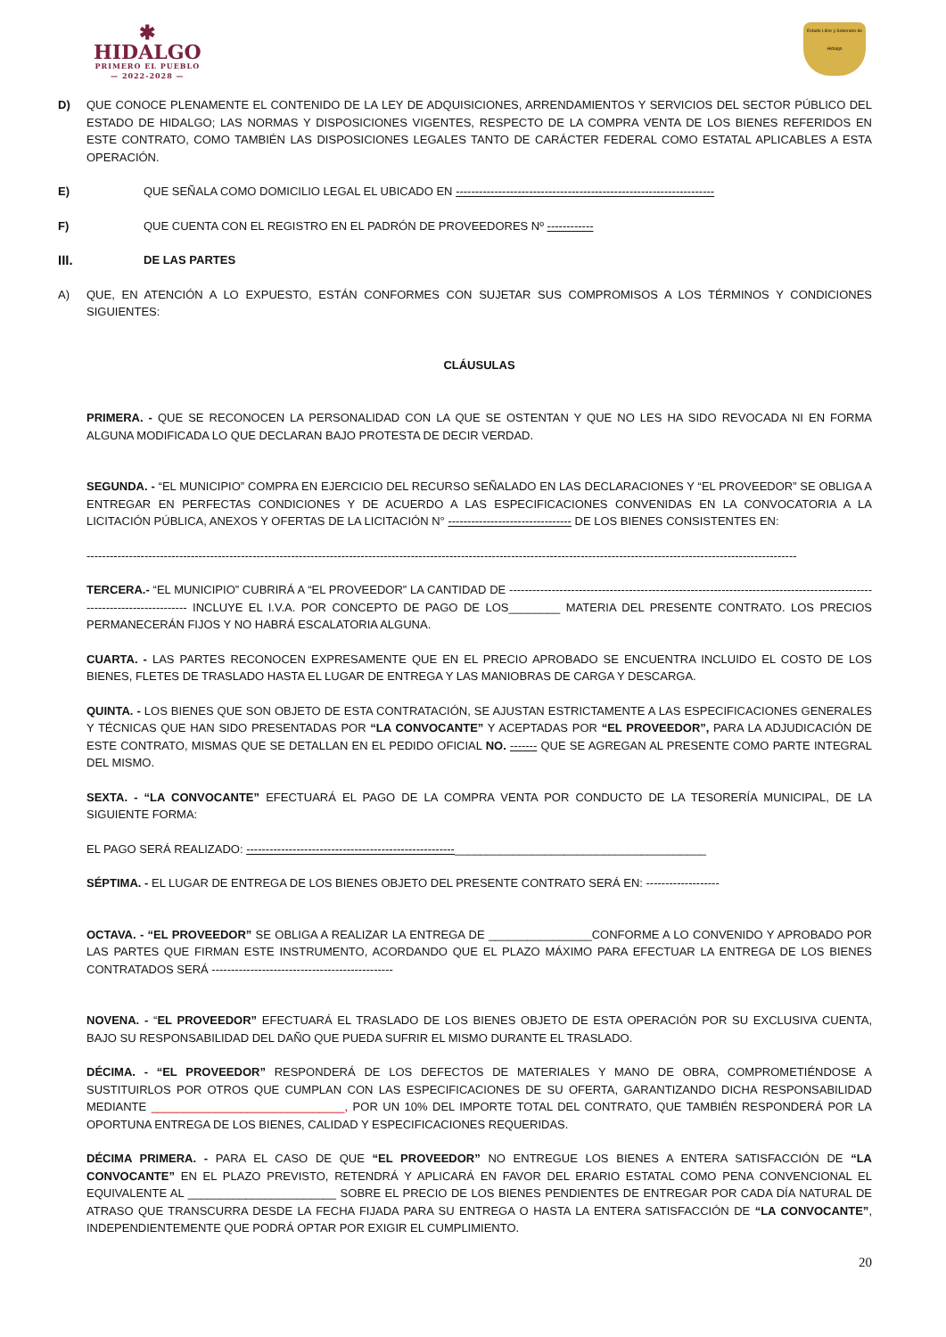✱
HIDALGO
PRIMERO EL PUEBLO
— 2022-2028 —
Estado Libre y Soberano de Hidalgo
D) QUE CONOCE PLENAMENTE EL CONTENIDO DE LA LEY DE ADQUISICIONES, ARRENDAMIENTOS Y SERVICIOS DEL SECTOR PÚBLICO DEL ESTADO DE HIDALGO; LAS NORMAS Y DISPOSICIONES VIGENTES, RESPECTO DE LA COMPRA VENTA DE LOS BIENES REFERIDOS EN ESTE CONTRATO, COMO TAMBIÉN LAS DISPOSICIONES LEGALES TANTO DE CARÁCTER FEDERAL COMO ESTATAL APLICABLES A ESTA OPERACIÓN.
E) QUE SEÑALA COMO DOMICILIO LEGAL EL UBICADO EN -------------------------------------------------------------------
F) QUE CUENTA CON EL REGISTRO EN EL PADRÓN DE PROVEEDORES Nº ------------
III.
DE LAS PARTES
A) QUE, EN ATENCIÓN A LO EXPUESTO, ESTÁN CONFORMES CON SUJETAR SUS COMPROMISOS A LOS TÉRMINOS Y CONDICIONES SIGUIENTES:
CLÁUSULAS
PRIMERA. - QUE SE RECONOCEN LA PERSONALIDAD CON LA QUE SE OSTENTAN Y QUE NO LES HA SIDO REVOCADA NI EN FORMA ALGUNA MODIFICADA LO QUE DECLARAN BAJO PROTESTA DE DECIR VERDAD.
SEGUNDA. - “EL MUNICIPIO” COMPRA EN EJERCICIO DEL RECURSO SEÑALADO EN LAS DECLARACIONES Y “EL PROVEEDOR” SE OBLIGA A ENTREGAR EN PERFECTAS CONDICIONES Y DE ACUERDO A LAS ESPECIFICACIONES CONVENIDAS EN LA CONVOCATORIA A LA LICITACIÓN PÚBLICA, ANEXOS Y OFERTAS DE LA LICITACIÓN N° -------------------------------- DE LOS BIENES CONSISTENTES EN:
----------------------------------------------------------------------------------------------------------------------------------------------------------------------------------------
TERCERA.- “EL MUNICIPIO” CUBRIRÁ A “EL PROVEEDOR” LA CANTIDAD DE ------------------------------------------------------------------------------------------------------------------------ INCLUYE EL I.V.A. POR CONCEPTO DE PAGO DE LOS________ MATERIA DEL PRESENTE CONTRATO. LOS PRECIOS PERMANECERÁN FIJOS Y NO HABRÁ ESCALATORIA ALGUNA.
CUARTA. - LAS PARTES RECONOCEN EXPRESAMENTE QUE EN EL PRECIO APROBADO SE ENCUENTRA INCLUIDO EL COSTO DE LOS BIENES, FLETES DE TRASLADO HASTA EL LUGAR DE ENTREGA Y LAS MANIOBRAS DE CARGA Y DESCARGA.
QUINTA. - LOS BIENES QUE SON OBJETO DE ESTA CONTRATACIÓN, SE AJUSTAN ESTRICTAMENTE A LAS ESPECIFICACIONES GENERALES Y TÉCNICAS QUE HAN SIDO PRESENTADAS POR “LA CONVOCANTE” Y ACEPTADAS POR “EL PROVEEDOR”, PARA LA ADJUDICACIÓN DE ESTE CONTRATO, MISMAS QUE SE DETALLAN EN EL PEDIDO OFICIAL NO. ------- QUE SE AGREGAN AL PRESENTE COMO PARTE INTEGRAL DEL MISMO.
SEXTA. - “LA CONVOCANTE” EFECTUARÁ EL PAGO DE LA COMPRA VENTA POR CONDUCTO DE LA TESORERÍA MUNICIPAL, DE LA SIGUIENTE FORMA:
EL PAGO SERÁ REALIZADO: ------------------------------------------------------_______________________________________
SÉPTIMA. - EL LUGAR DE ENTREGA DE LOS BIENES OBJETO DEL PRESENTE CONTRATO SERÁ EN: -------------------
OCTAVA. - “EL PROVEEDOR” SE OBLIGA A REALIZAR LA ENTREGA DE ________________CONFORME A LO CONVENIDO Y APROBADO POR LAS PARTES QUE FIRMAN ESTE INSTRUMENTO, ACORDANDO QUE EL PLAZO MÁXIMO PARA EFECTUAR LA ENTREGA DE LOS BIENES CONTRATADOS SERÁ -----------------------------------------------
NOVENA. - “EL PROVEEDOR” EFECTUARÁ EL TRASLADO DE LOS BIENES OBJETO DE ESTA OPERACIÓN POR SU EXCLUSIVA CUENTA, BAJO SU RESPONSABILIDAD DEL DAÑO QUE PUEDA SUFRIR EL MISMO DURANTE EL TRASLADO.
DÉCIMA. - “EL PROVEEDOR” RESPONDERÁ DE LOS DEFECTOS DE MATERIALES Y MANO DE OBRA, COMPROMETIÉNDOSE A SUSTITUIRLOS POR OTROS QUE CUMPLAN CON LAS ESPECIFICACIONES DE SU OFERTA, GARANTIZANDO DICHA RESPONSABILIDAD MEDIANTE ______________________________, POR UN 10% DEL IMPORTE TOTAL DEL CONTRATO, QUE TAMBIÉN RESPONDERÁ POR LA OPORTUNA ENTREGA DE LOS BIENES, CALIDAD Y ESPECIFICACIONES REQUERIDAS.
DÉCIMA PRIMERA. - PARA EL CASO DE QUE “EL PROVEEDOR” NO ENTREGUE LOS BIENES A ENTERA SATISFACCIÓN DE “LA CONVOCANTE” EN EL PLAZO PREVISTO, RETENDRÁ Y APLICARÁ EN FAVOR DEL ERARIO ESTATAL COMO PENA CONVENCIONAL EL EQUIVALENTE AL _______________________ SOBRE EL PRECIO DE LOS BIENES PENDIENTES DE ENTREGAR POR CADA DÍA NATURAL DE ATRASO QUE TRANSCURRA DESDE LA FECHA FIJADA PARA SU ENTREGA O HASTA LA ENTERA SATISFACCIÓN DE “LA CONVOCANTE”, INDEPENDIENTEMENTE QUE PODRÁ OPTAR POR EXIGIR EL CUMPLIMIENTO.
20